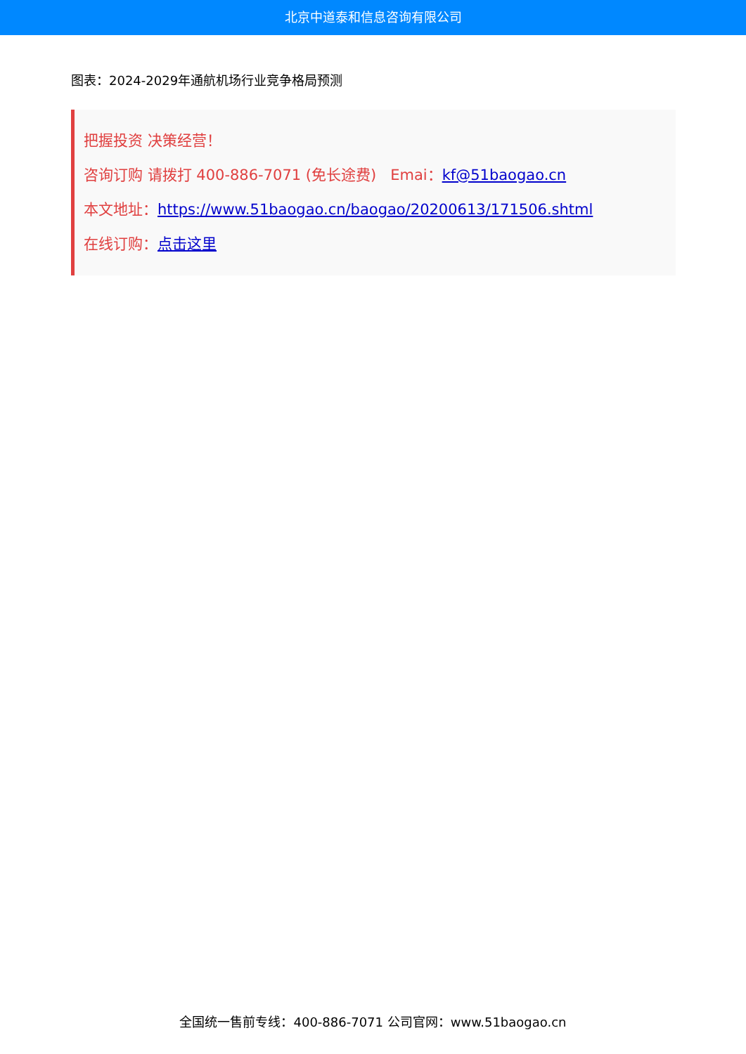北京中道泰和信息咨询有限公司
图表：2024-2029年通航机场行业竞争格局预测
把握投资 决策经营！
咨询订购 请拨打 400-886-7071 (免长途费) Emai：kf@51baogao.cn
本文地址：https://www.51baogao.cn/baogao/20200613/171506.shtml
在线订购：点击这里
全国统一售前专线：400-886-7071 公司官网：www.51baogao.cn